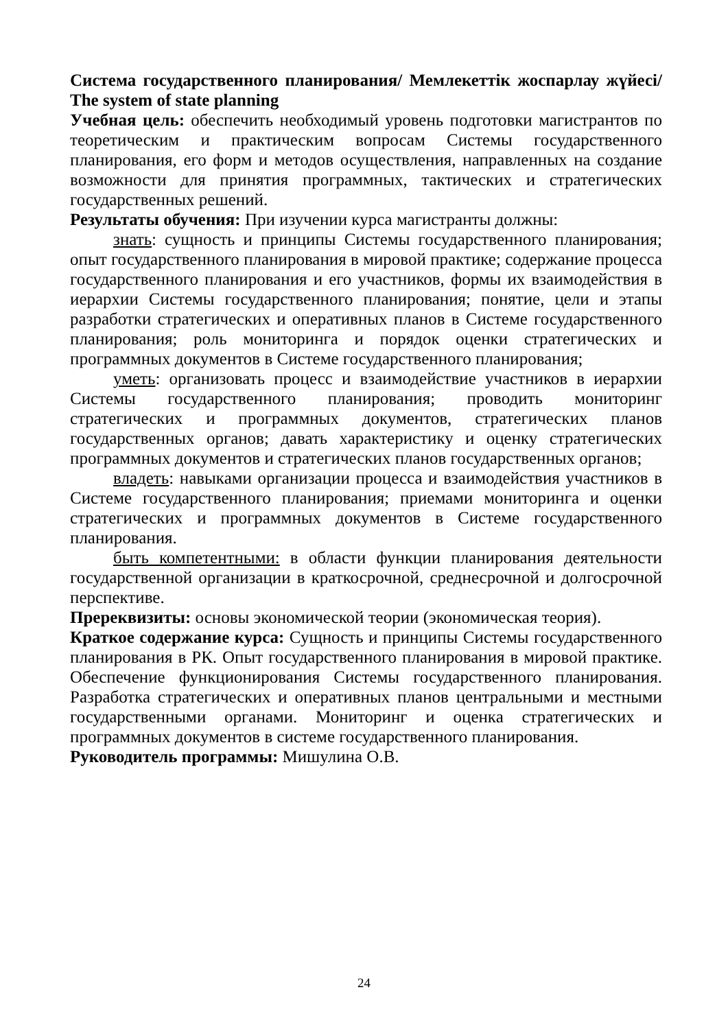Система государственного планирования/ Мемлекеттік жоспарлау жүйесі/ The system of state planning
Учебная цель: обеспечить необходимый уровень подготовки магистрантов по теоретическим и практическим вопросам Системы государственного планирования, его форм и методов осуществления, направленных на создание возможности для принятия программных, тактических и стратегических государственных решений.
Результаты обучения: При изучении курса магистранты должны:
знать: сущность и принципы Системы государственного планирования; опыт государственного планирования в мировой практике; содержание процесса государственного планирования и его участников, формы их взаимодействия в иерархии Системы государственного планирования; понятие, цели и этапы разработки стратегических и оперативных планов в Системе государственного планирования; роль мониторинга и порядок оценки стратегических и программных документов в Системе государственного планирования;
уметь: организовать процесс и взаимодействие участников в иерархии Системы государственного планирования; проводить мониторинг стратегических и программных документов, стратегических планов государственных органов; давать характеристику и оценку стратегических программных документов и стратегических планов государственных органов;
владеть: навыками организации процесса и взаимодействия участников в Системе государственного планирования; приемами мониторинга и оценки стратегических и программных документов в Системе государственного планирования.
быть компетентными: в области функции планирования деятельности государственной организации в краткосрочной, среднесрочной и долгосрочной перспективе.
Пререквизиты: основы экономической теории (экономическая теория).
Краткое содержание курса: Сущность и принципы Системы государственного планирования в РК. Опыт государственного планирования в мировой практике. Обеспечение функционирования Системы государственного планирования. Разработка стратегических и оперативных планов центральными и местными государственными органами. Мониторинг и оценка стратегических и программных документов в системе государственного планирования.
Руководитель программы: Мишулина О.В.
24